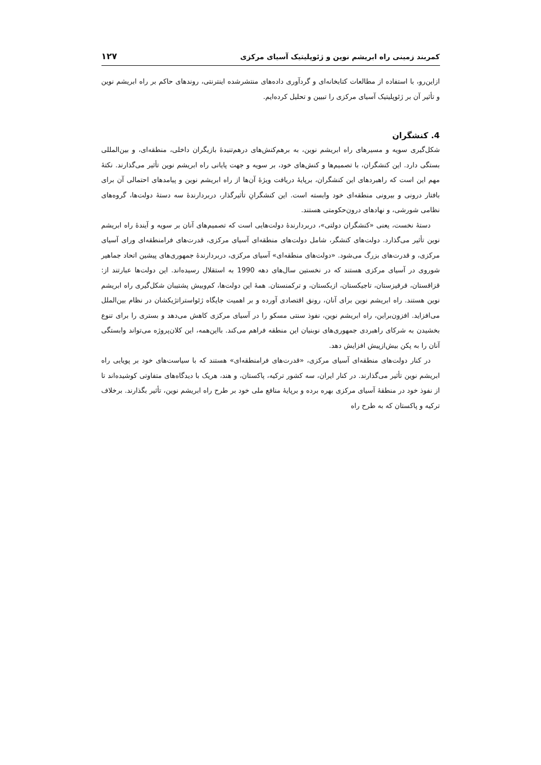کمربند زمینی راه ابریشم نوین و ژئوپلیتیک آسیای مرکزی ۱۲۷
ازاین‌رو، با استفاده از مطالعات کتابخانه‌ای و گردآوری داده‌های منتشرشده اینترنتی، روندهای حاکم بر راه ابریشم نوین و تأثیر آن بر ژئوپلیتیک آسیای مرکزی را تبیین و تحلیل کرده‌ایم.
4. کنشگران
شکل‌گیری سویه و مسیرهای راه ابریشم نوین، به برهم‌کنش‌های درهم‌تنیدهٔ بازیگران داخلی، منطقه‌ای، و بین‌المللی بستگی دارد. این کنشگران، با تصمیم‌ها و کنش‌های خود، بر سویه و جهت پایانی راه ابریشم نوین تأثیر می‌گذارند. نکتهٔ مهم این است که راهبردهای این کنشگران، برپایهٔ دریافت ویژهٔ آن‌ها از راه ابریشم نوین و پیامدهای احتمالی آن برای بافتار درونی و بیرونی منطقه‌ای خود وابسته است. این کنشگرانِ تأثیرگذار، دربردارندهٔ سه دستهٔ دولت‌ها، گروه‌های نظامی شورشی، و نهادهای درون‌حکومتی هستند.
دستهٔ نخست، یعنی «کنشگران دولتی»، دربردارندهٔ دولت‌هایی است که تصمیم‌های آنان بر سویه و آیندهٔ راه ابریشم نوین تأثیر می‌گذارد. دولت‌های کنشگر، شامل دولت‌های منطقه‌ای آسیای مرکزی، قدرت‌های فرامنطقه‌ای ورای آسیای مرکزی، و قدرت‌های بزرگ می‌شود. «دولت‌های منطقه‌ای» آسیای مرکزی، دربردارندهٔ جمهوری‌های پیشین اتحاد جماهیر شوروی در آسیای مرکزی هستند که در نخستین سال‌های دهه 1990 به استقلال رسیده‌اند. این دولت‌ها عبارتند از: قزاقستان، قرقیزستان، تاجیکستان، ازبکستان، و ترکمنستان. همهٔ این دولت‌ها، کم‌وبیش پشتیبان شکل‌گیری راه ابریشم نوین هستند. راه ابریشم نوین برای آنان، رونق اقتصادی آورده و بر اهمیت جایگاه ژئواستراتژیکشان در نظام بین‌الملل می‌افزاید. افزون‌براین، راه ابریشم نوین، نفوذ سنتی مسکو را در آسیای مرکزی کاهش می‌دهد و بستری را برای تنوع بخشیدن به شرکای راهبردی جمهوری‌های نوبنیان این منطقه فراهم می‌کند. بااین‌همه، این کلان‌پروژه می‌تواند وابستگی آنان را به پکن بیش‌ازپیش افزایش دهد.
در کنار دولت‌های منطقه‌ای آسیای مرکزی، «قدرت‌های فرامنطقه‌ای» هستند که با سیاست‌های خود بر پویایی راه ابریشم نوین تأثیر می‌گذارند. در کنار ایران، سه کشور ترکیه، پاکستان، و هند، هریک با دیدگاه‌های متفاوتی کوشیده‌اند تا از نفوذ خود در منطقهٔ آسیای مرکزی بهره برده و برپایهٔ منافع ملی خود بر طرح راه ابریشم نوین، تأثیر بگذارند. برخلاف ترکیه و پاکستان که به طرح راه